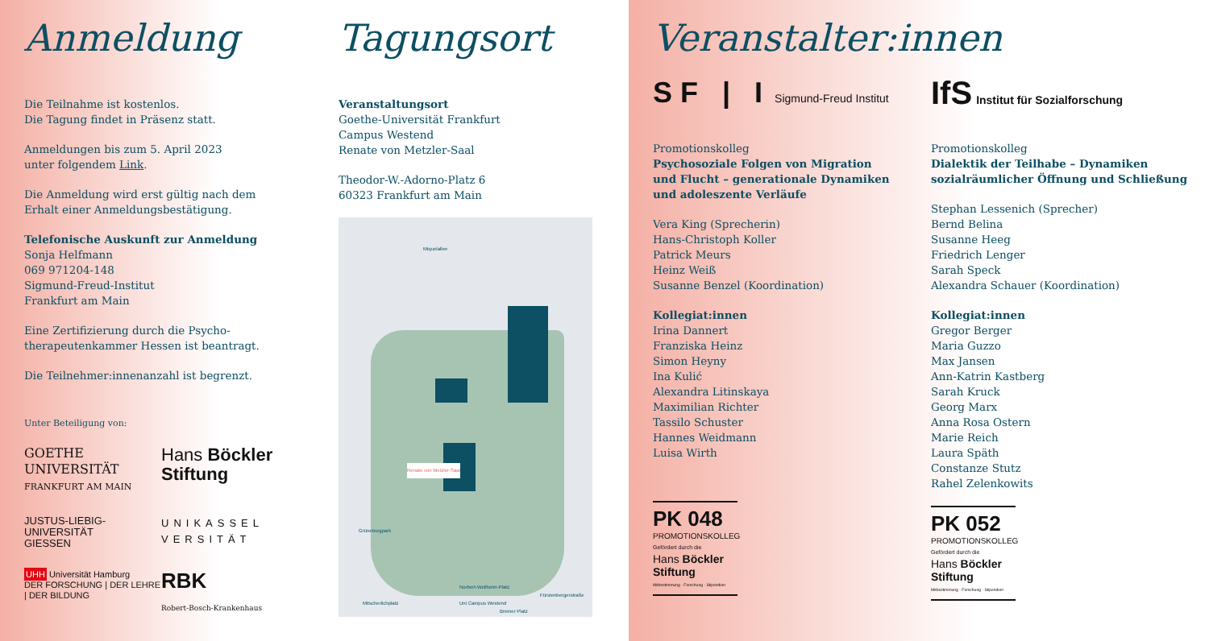Anmeldung
Die Teilnahme ist kostenlos.
Die Tagung findet in Präsenz statt.
Anmeldungen bis zum 5. April 2023
unter folgendem Link.
Die Anmeldung wird erst gültig nach dem
Erhalt einer Anmeldungsbestätigung.
Telefonische Auskunft zur Anmeldung
Sonja Helfmann
069 971204-148
Sigmund-Freud-Institut
Frankfurt am Main
Eine Zertifizierung durch die Psycho-
therapeutenkammer Hessen ist beantragt.
Die Teilnehmer:innenanzahl ist begrenzt.
Unter Beteiligung von:
GOETHE
UNIVERSITÄT
FRANKFURT AM MAIN
Hans Böckler
Stiftung
JUSTUS-LIEBIG-
UNIVERSITÄT
GIESSEN
UNIKASSEL
VERSITÄT
UHH Universität Hamburg
DER FORSCHUNG | DER LEHRE | DER BILDUNG
RBK
Robert-Bosch-Krankenhaus
Tagungsort
Veranstaltungsort
Goethe-Universität Frankfurt
Campus Westend
Renate von Metzler-Saal
Theodor-W.-Adorno-Platz 6
60323 Frankfurt am Main
Miquelallee
Grüneburgpark
Renate von Metzler-Saal
Norbert-Wollheim-Platz
Mitscherlichplatz Uni Campus Westend
Fürstenbergerstraße
Bremer Platz
Veranstalter:innen
SF | I Sigmund-Freud Institut
Promotionskolleg
Psychosoziale Folgen von Migration
und Flucht – generationale Dynamiken
und adoleszente Verläufe
Vera King (Sprecherin)
Hans-Christoph Koller
Patrick Meurs
Heinz Weiß
Susanne Benzel (Koordination)
Kollegiat:innen
Irina Dannert
Franziska Heinz
Simon Heyny
Ina Kulić
Alexandra Litinskaya
Maximilian Richter
Tassilo Schuster
Hannes Weidmann
Luisa Wirth
PK 048
PROMOTIONSKOLLEG
Gefördert durch die
Hans Böckler
Stiftung
Mitbestimmung · Forschung · Stipendien
IfS Institut für Sozialforschung
Promotionskolleg
Dialektik der Teilhabe – Dynamiken
sozialräumlicher Öffnung und Schließung
Stephan Lessenich (Sprecher)
Bernd Belina
Susanne Heeg
Friedrich Lenger
Sarah Speck
Alexandra Schauer (Koordination)
Kollegiat:innen
Gregor Berger
Maria Guzzo
Max Jansen
Ann-Katrin Kastberg
Sarah Kruck
Georg Marx
Anna Rosa Ostern
Marie Reich
Laura Späth
Constanze Stutz
Rahel Zelenkowits
PK 052
PROMOTIONSKOLLEG
Gefördert durch die
Hans Böckler
Stiftung
Mitbestimmung · Forschung · Stipendien